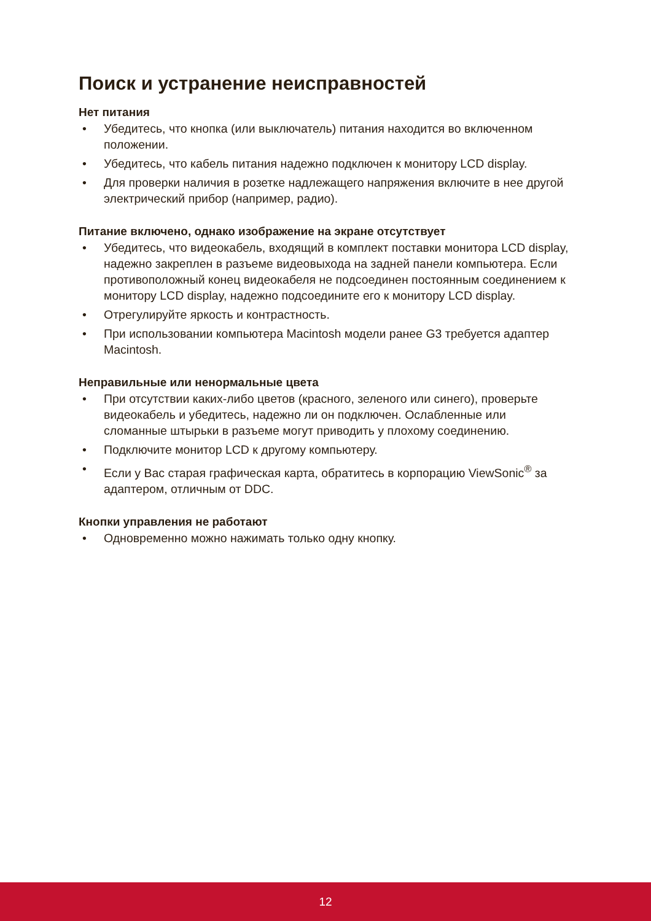Поиск и устранение неисправностей
Нет питания
• Убедитесь, что кнопка (или выключатель) питания находится во включенном положении.
• Убедитесь, что кабель питания надежно подключен к монитору LCD display.
• Для проверки наличия в розетке надлежащего напряжения включите в нее другой электрический прибор (например, радио).
Питание включено, однако изображение на экране отсутствует
• Убедитесь, что видеокабель, входящий в комплект поставки монитора LCD display, надежно закреплен в разъеме видеовыхода на задней панели компьютера. Если противоположный конец видеокабеля не подсоединен постоянным соединением к монитору LCD display, надежно подсоедините его к монитору LCD display.
• Отрегулируйте яркость и контрастность.
• При использовании компьютера Macintosh модели ранее G3 требуется адаптер Macintosh.
Неправильные или ненормальные цвета
• При отсутствии каких-либо цветов (красного, зеленого или синего), проверьте видеокабель и убедитесь, надежно ли он подключен. Ослабленные или сломанные штырьки в разъеме могут приводить у плохому соединению.
• Подключите монитор LCD к другому компьютеру.
• Если у Вас старая графическая карта, обратитесь в корпорацию ViewSonic<sup>®</sup> за адаптером, отличным от DDC.
Кнопки управления не работают
• Одновременно можно нажимать только одну кнопку.
12